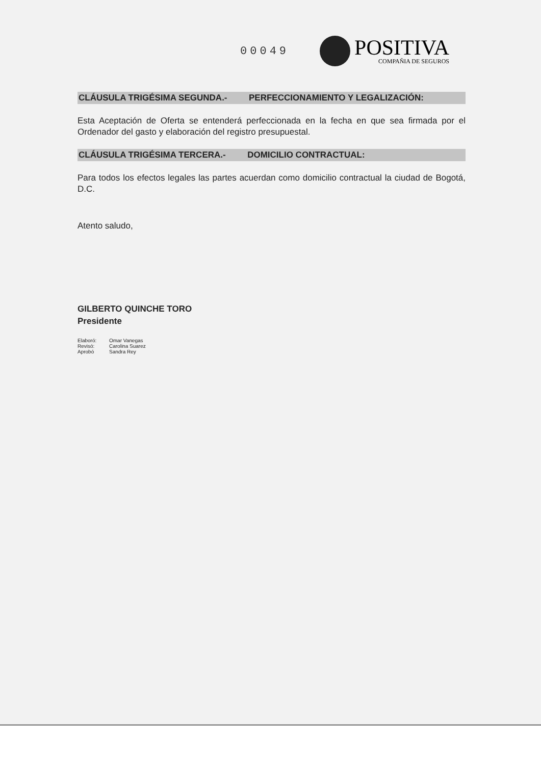00049
POSITIVA
COMPAÑIA DE SEGUROS
CLÁUSULA TRIGÉSIMA SEGUNDA.- PERFECCIONAMIENTO Y LEGALIZACIÓN:
Esta Aceptación de Oferta se entenderá perfeccionada en la fecha en que sea firmada por el Ordenador del gasto y elaboración del registro presupuestal.
CLÁUSULA TRIGÉSIMA TERCERA.- DOMICILIO CONTRACTUAL:
Para todos los efectos legales las partes acuerdan como domicilio contractual la ciudad de Bogotá, D.C.
Atento saludo,
GILBERTO QUINCHE TORO
Presidente
Elaboró: Omar Vanegas Revisó: Carolina Suarez Aprobó Sandra Rey